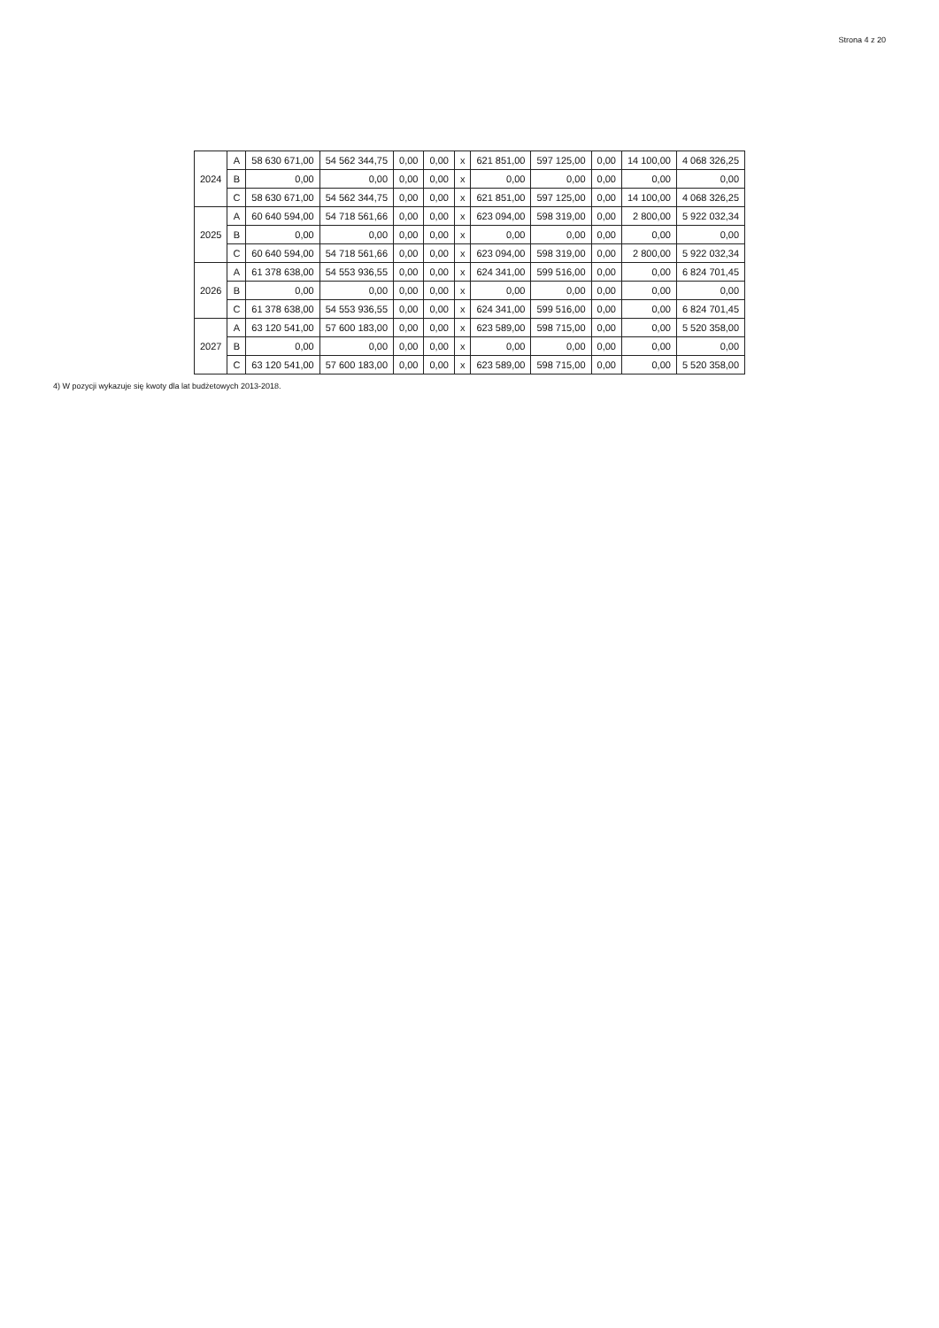Strona 4 z 20
| 2024 | A | 58 630 671,00 | 54 562 344,75 | 0,00 | 0,00 | x | 621 851,00 | 597 125,00 | 0,00 | 14 100,00 | 4 068 326,25 |
| | B | 0,00 | 0,00 | 0,00 | 0,00 | x | 0,00 | 0,00 | 0,00 | 0,00 | 0,00 |
| | C | 58 630 671,00 | 54 562 344,75 | 0,00 | 0,00 | x | 621 851,00 | 597 125,00 | 0,00 | 14 100,00 | 4 068 326,25 |
| 2025 | A | 60 640 594,00 | 54 718 561,66 | 0,00 | 0,00 | x | 623 094,00 | 598 319,00 | 0,00 | 2 800,00 | 5 922 032,34 |
| | B | 0,00 | 0,00 | 0,00 | 0,00 | x | 0,00 | 0,00 | 0,00 | 0,00 | 0,00 |
| | C | 60 640 594,00 | 54 718 561,66 | 0,00 | 0,00 | x | 623 094,00 | 598 319,00 | 0,00 | 2 800,00 | 5 922 032,34 |
| 2026 | A | 61 378 638,00 | 54 553 936,55 | 0,00 | 0,00 | x | 624 341,00 | 599 516,00 | 0,00 | 0,00 | 6 824 701,45 |
| | B | 0,00 | 0,00 | 0,00 | 0,00 | x | 0,00 | 0,00 | 0,00 | 0,00 | 0,00 |
| | C | 61 378 638,00 | 54 553 936,55 | 0,00 | 0,00 | x | 624 341,00 | 599 516,00 | 0,00 | 0,00 | 6 824 701,45 |
| 2027 | A | 63 120 541,00 | 57 600 183,00 | 0,00 | 0,00 | x | 623 589,00 | 598 715,00 | 0,00 | 0,00 | 5 520 358,00 |
| | B | 0,00 | 0,00 | 0,00 | 0,00 | x | 0,00 | 0,00 | 0,00 | 0,00 | 0,00 |
| | C | 63 120 541,00 | 57 600 183,00 | 0,00 | 0,00 | x | 623 589,00 | 598 715,00 | 0,00 | 0,00 | 5 520 358,00 |
4) W pozycji wykazuje się kwoty dla lat budżetowych 2013-2018.